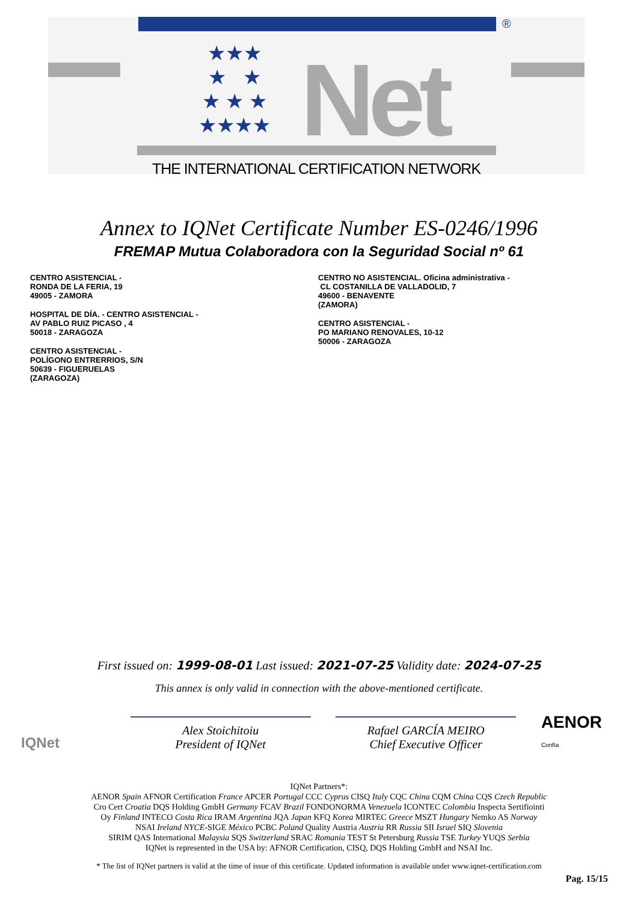®
★★★
★ ★
★ ★ ★
★★★★
Net
THE INTERNATIONAL CERTIFICATION NETWORK
Annex to IQNet Certificate Number ES-0246/1996
FREMAP Mutua Colaboradora con la Seguridad Social nº 61
CENTRO ASISTENCIAL -
RONDA DE LA FERIA, 19
49005 - ZAMORA
HOSPITAL DE DÍA. - CENTRO ASISTENCIAL -
AV PABLO RUIZ PICASO , 4
50018 - ZARAGOZA
CENTRO ASISTENCIAL -
POLÍGONO ENTRERRIOS, S/N
50639 - FIGUERUELAS
(ZARAGOZA)
CENTRO NO ASISTENCIAL. Oficina administrativa -
CL COSTANILLA DE VALLADOLID, 7
49600 - BENAVENTE
(ZAMORA)
CENTRO ASISTENCIAL -
PO MARIANO RENOVALES, 10-12
50006 - ZARAGOZA
First issued on: 1999-08-01 Last issued: 2021-07-25 Validity date: 2024-07-25
This annex is only valid in connection with the above-mentioned certificate.
IQNet
Alex Stoichitoiu
President of IQNet
Rafael GARCÍA MEIRO
Chief Executive Officer
AENOR
Confía
IQNet Partners*:
AENOR Spain AFNOR Certification France APCER Portugal CCC Cyprus CISQ Italy CQC China CQM China CQS Czech Republic
Cro Cert Croatia DQS Holding GmbH Germany FCAV Brazil FONDONORMA Venezuela ICONTEC Colombia Inspecta Sertifiointi
Oy Finland INTECO Costa Rica IRAM Argentina JQA Japan KFQ Korea MIRTEC Greece MSZT Hungary Nemko AS Norway
NSAI Ireland NYCE-SIGE México PCBC Poland Quality Austria Austria RR Russia SII Israel SIQ Slovenia
SIRIM QAS International Malaysia SQS Switzerland SRAC Romania TEST St Petersburg Russia TSE Turkey YUQS Serbia
IQNet is represented in the USA by: AFNOR Certification, CISQ, DQS Holding GmbH and NSAI Inc.
* The list of IQNet partners is valid at the time of issue of this certificate. Updated information is available under www.iqnet-certification.com
Pag. 15/15